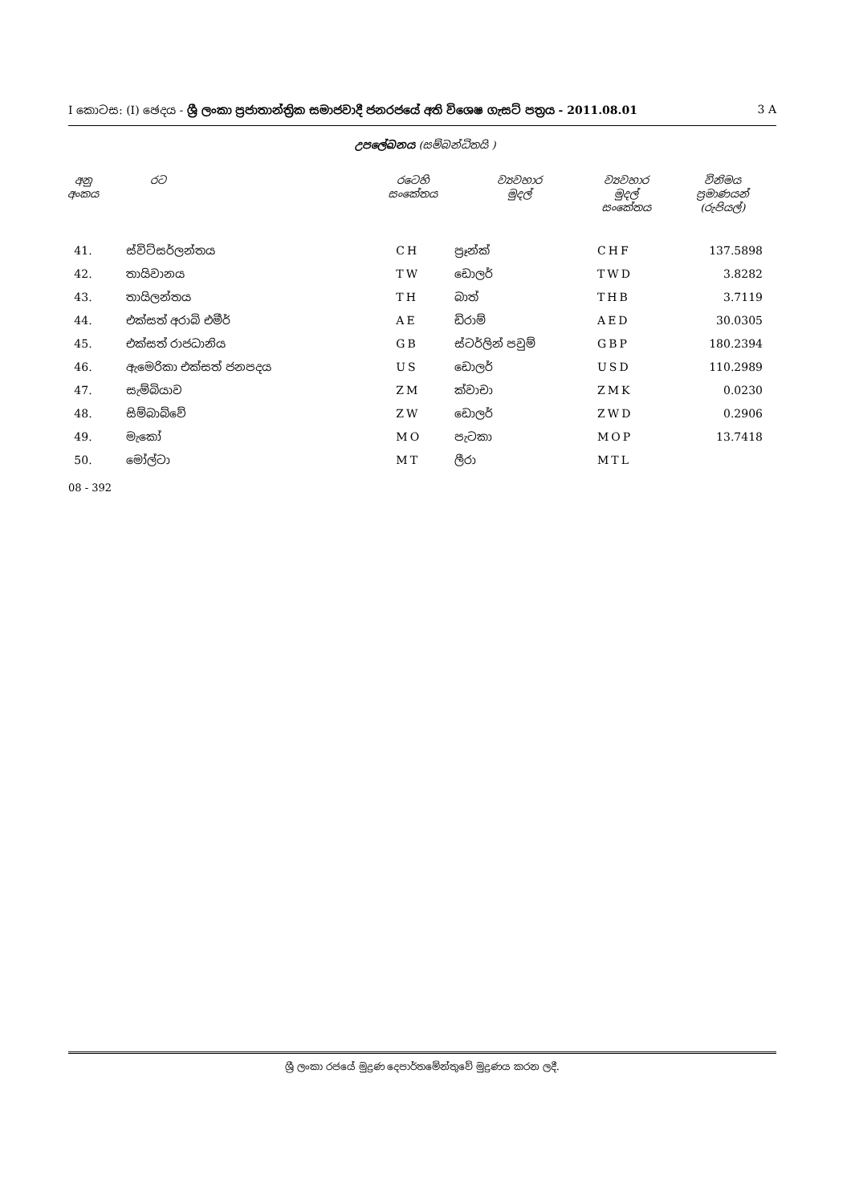I කොටස: (I) ඡෙදය - ශ්‍රී ලංකා ප්‍රජාතාන්ත්‍රික සමාජවාදී ජනරජයේ අති විශෙෂ ගැසට් පත්‍රය - 2011.08.01 3 A
උපලේඛනය (සම්බන්ධිතයි )
| අනු අංකය | රට | රටෙහි සංකේතය | ව්‍යවහාර මුදල් | ව්‍යවහාර මුදල් සංකේතය | විනිමය ප්‍රමාණයන් (රුපියල්) |
| --- | --- | --- | --- | --- | --- |
| 41. | ස්විට්සර්ලන්තය | CH | ප්‍රෑන්ක් | CHF | 137.5898 |
| 42. | තායිවානය | TW | ඩොලර් | TWD | 3.8282 |
| 43. | තායිලන්තය | TH | බාත් | THB | 3.7119 |
| 44. | එක්සත් අරාබි එමීර් | AE | ඩිරාම් | AED | 30.0305 |
| 45. | එක්සත් රාජධානිය | GB | ස්ටර්ලින් පවුම් | GBP | 180.2394 |
| 46. | ඇමෙරිකා එක්සත් ජනපදය | US | ඩොලර් | USD | 110.2989 |
| 47. | සැම්බියාව | ZM | ක්වාචා | ZMK | 0.0230 |
| 48. | සිම්බාබ්වේ | ZW | ඩොලර් | ZWD | 0.2906 |
| 49. | මැකෝ | MO | පැටකා | MOP | 13.7418 |
| 50. | මෝල්ටා | MT | ලීරා | MTL | |
08 - 392
ශ්‍රී ලංකා රජයේ මුද්‍රණ දෙපාර්තමේන්තුවේ මුද්‍රණය කරන ලදී.